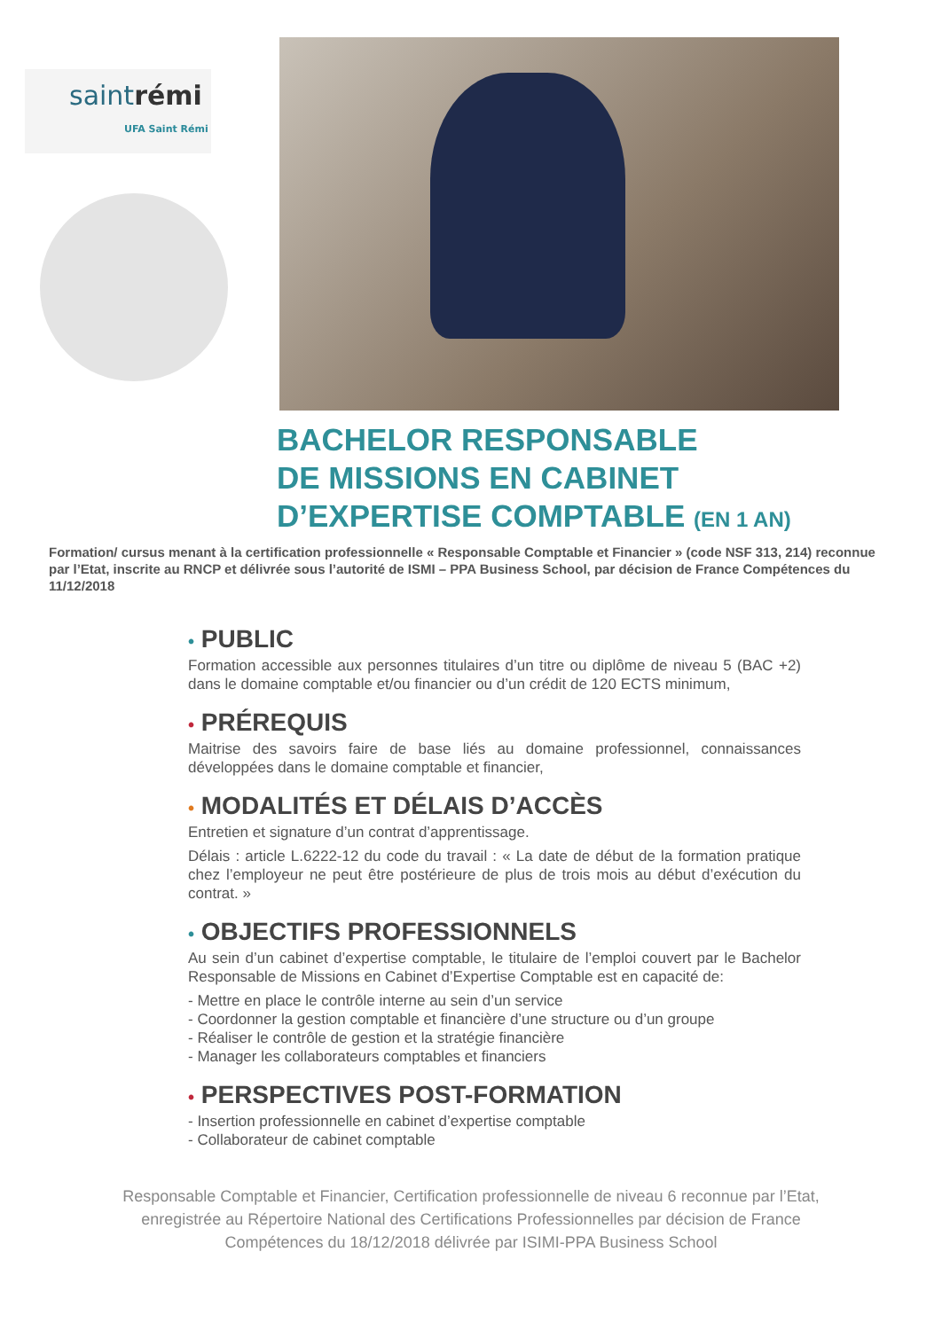saintrémi
UFA Saint Rémi
BACHELOR RESPONSABLE
DE MISSIONS EN CABINET
D’EXPERTISE COMPTABLE (EN 1 AN)
Formation/ cursus menant à la certification professionnelle « Responsable Comptable et Financier » (code NSF 313, 214) reconnue par l’Etat, inscrite au RNCP et délivrée sous l’autorité de ISMI – PPA Business School, par décision de France Compétences du 11/12/2018
• PUBLIC
Formation accessible aux personnes titulaires d’un titre ou diplôme de niveau 5 (BAC +2) dans le domaine comptable et/ou financier ou d’un crédit de 120 ECTS minimum,
• PRÉREQUIS
Maitrise des savoirs faire de base liés au domaine professionnel, connaissances développées dans le domaine comptable et financier,
• MODALITÉS ET DÉLAIS D’ACCÈS
Entretien et signature d’un contrat d’apprentissage.
Délais : article L.6222-12 du code du travail : « La date de début de la formation pratique chez l’employeur ne peut être postérieure de plus de trois mois au début d’exécution du contrat. »
• OBJECTIFS PROFESSIONNELS
Au sein d’un cabinet d’expertise comptable, le titulaire de l’emploi couvert par le Bachelor Responsable de Missions en Cabinet d’Expertise Comptable est en capacité de:
- Mettre en place le contrôle interne au sein d’un service
- Coordonner la gestion comptable et financière d’une structure ou d’un groupe
- Réaliser le contrôle de gestion et la stratégie financière
- Manager les collaborateurs comptables et financiers
• PERSPECTIVES POST-FORMATION
- Insertion professionnelle en cabinet d’expertise comptable
- Collaborateur de cabinet comptable
Responsable Comptable et Financier, Certification professionnelle de niveau 6 reconnue par l’Etat,
enregistrée au Répertoire National des Certifications Professionnelles par décision de France
Compétences du 18/12/2018 délivrée par ISIMI-PPA Business School